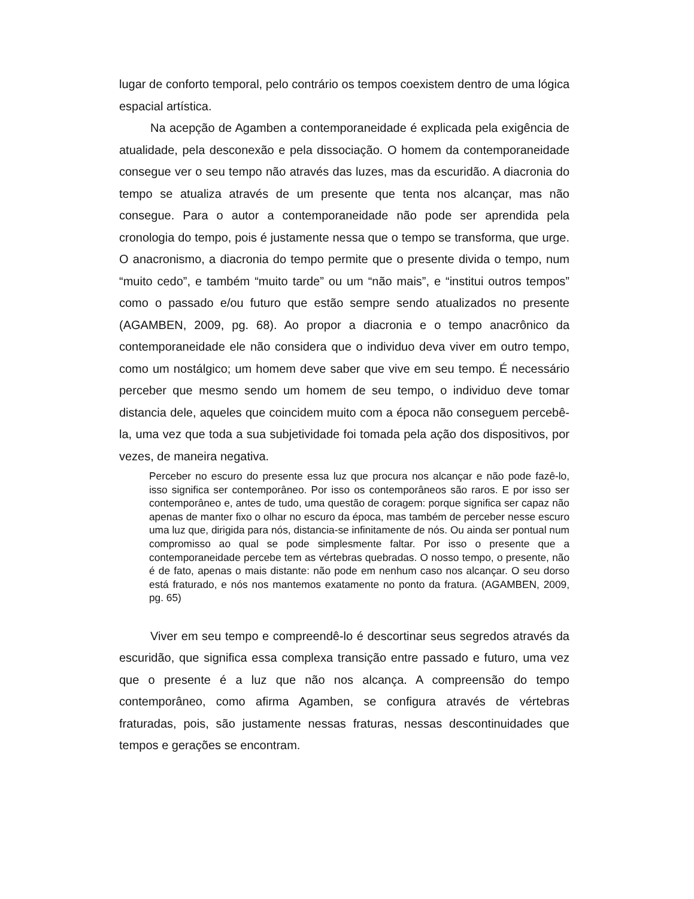lugar de conforto temporal, pelo contrário os tempos coexistem dentro de uma lógica espacial artística.
Na acepção de Agamben a contemporaneidade é explicada pela exigência de atualidade, pela desconexão e pela dissociação. O homem da contemporaneidade consegue ver o seu tempo não através das luzes, mas da escuridão. A diacronia do tempo se atualiza através de um presente que tenta nos alcançar, mas não consegue. Para o autor a contemporaneidade não pode ser aprendida pela cronologia do tempo, pois é justamente nessa que o tempo se transforma, que urge. O anacronismo, a diacronia do tempo permite que o presente divida o tempo, num “muito cedo”, e também “muito tarde” ou um “não mais”, e “institui outros tempos” como o passado e/ou futuro que estão sempre sendo atualizados no presente (AGAMBEN, 2009, pg. 68). Ao propor a diacronia e o tempo anacrônico da contemporaneidade ele não considera que o individuo deva viver em outro tempo, como um nostálgico; um homem deve saber que vive em seu tempo. É necessário perceber que mesmo sendo um homem de seu tempo, o individuo deve tomar distancia dele, aqueles que coincidem muito com a época não conseguem percebê-la, uma vez que toda a sua subjetividade foi tomada pela ação dos dispositivos, por vezes, de maneira negativa.
Perceber no escuro do presente essa luz que procura nos alcançar e não pode fazê-lo, isso significa ser contemporâneo. Por isso os contemporâneos são raros. E por isso ser contemporâneo e, antes de tudo, uma questão de coragem: porque significa ser capaz não apenas de manter fixo o olhar no escuro da época, mas também de perceber nesse escuro uma luz que, dirigida para nós, distancia-se infinitamente de nós. Ou ainda ser pontual num compromisso ao qual se pode simplesmente faltar. Por isso o presente que a contemporaneidade percebe tem as vértebras quebradas. O nosso tempo, o presente, não é de fato, apenas o mais distante: não pode em nenhum caso nos alcançar. O seu dorso está fraturado, e nós nos mantemos exatamente no ponto da fratura. (AGAMBEN, 2009, pg. 65)
Viver em seu tempo e compreendê-lo é descortinar seus segredos através da escuridão, que significa essa complexa transição entre passado e futuro, uma vez que o presente é a luz que não nos alcança. A compreensão do tempo contemporâneo, como afirma Agamben, se configura através de vértebras fraturadas, pois, são justamente nessas fraturas, nessas descontinuidades que tempos e gerações se encontram.